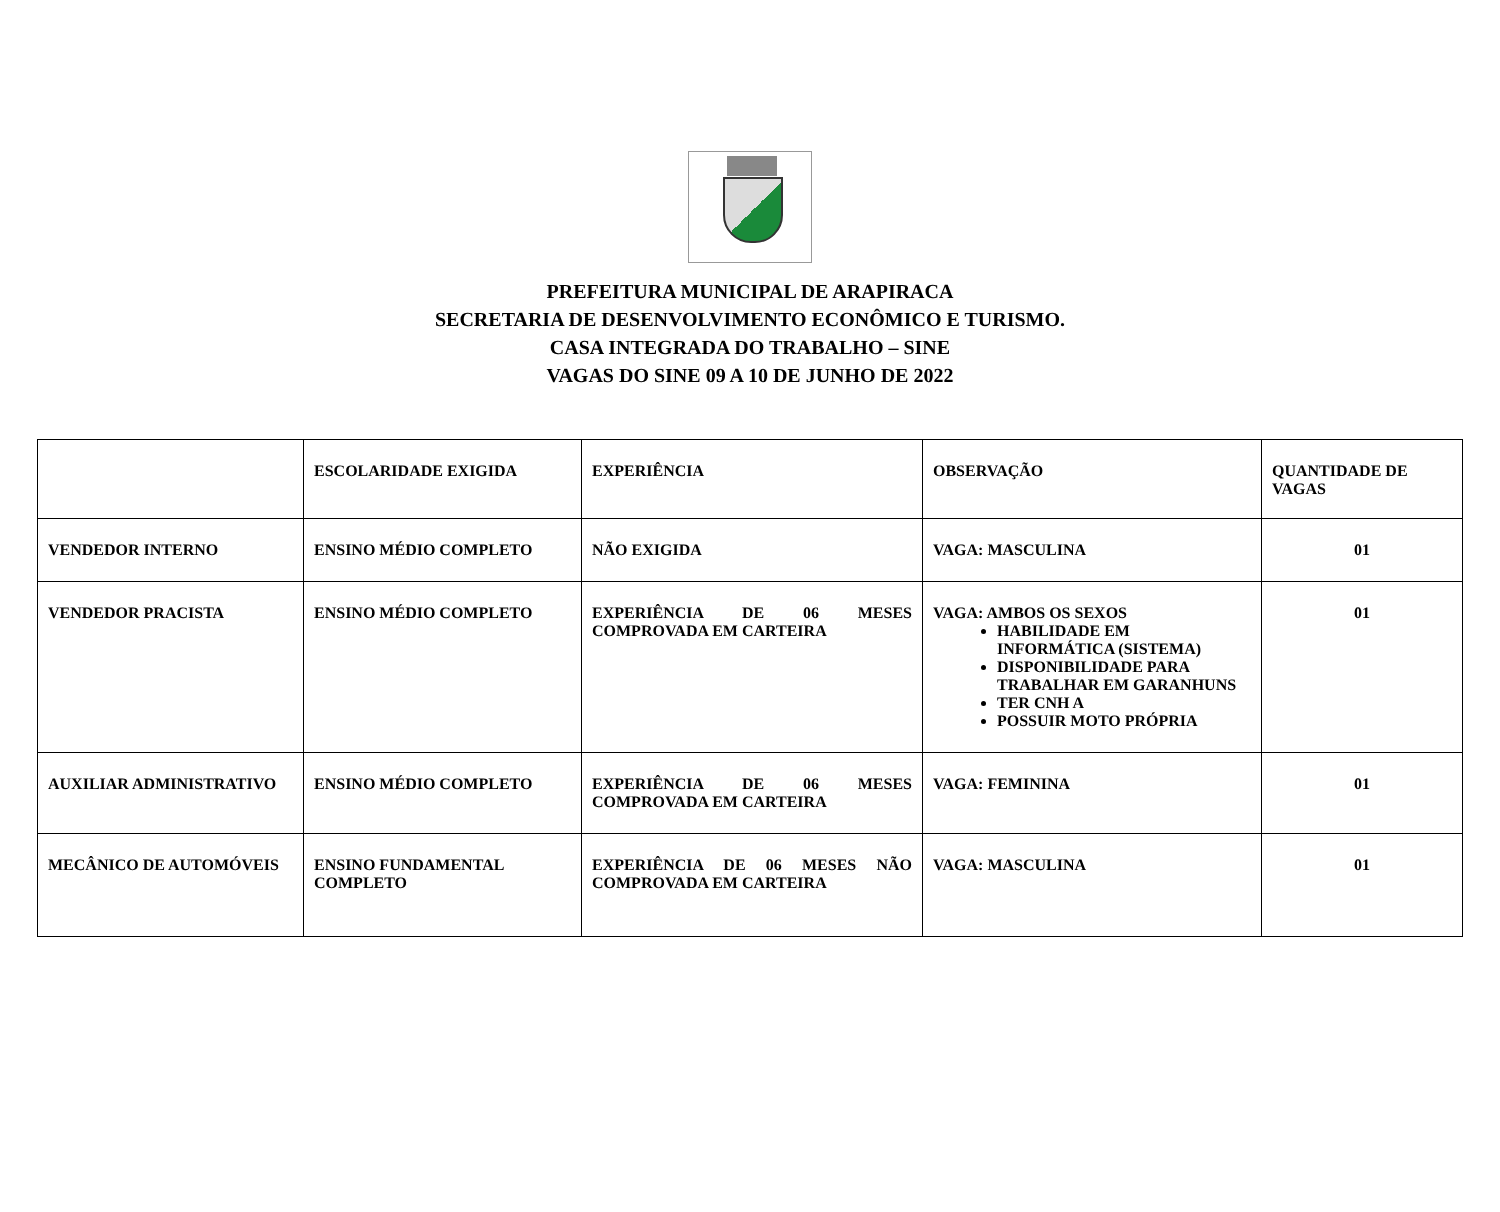PREFEITURA MUNICIPAL DE ARAPIRACA
SECRETARIA DE DESENVOLVIMENTO ECONÔMICO E TURISMO.
CASA INTEGRADA DO TRABALHO – SINE
VAGAS DO SINE 09 A 10 DE JUNHO DE 2022
| | ESCOLARIDADE EXIGIDA | EXPERIÊNCIA | OBSERVAÇÃO | QUANTIDADE DE VAGAS |
| --- | --- | --- | --- | --- |
| VENDEDOR INTERNO | ENSINO MÉDIO COMPLETO | NÃO EXIGIDA | VAGA: MASCULINA | 01 |
| VENDEDOR PRACISTA | ENSINO MÉDIO COMPLETO | EXPERIÊNCIA DE 06 MESES COMPROVADA EM CARTEIRA | VAGA: AMBOS OS SEXOS HABILIDADE EM INFORMÁTICA (SISTEMA) DISPONIBILIDADE PARA TRABALHAR EM GARANHUNS TER CNH A POSSUIR MOTO PRÓPRIA | 01 |
| AUXILIAR ADMINISTRATIVO | ENSINO MÉDIO COMPLETO | EXPERIÊNCIA DE 06 MESES COMPROVADA EM CARTEIRA | VAGA: FEMININA | 01 |
| MECÂNICO DE AUTOMÓVEIS | ENSINO FUNDAMENTAL COMPLETO | EXPERIÊNCIA DE 06 MESES NÃO COMPROVADA EM CARTEIRA | VAGA: MASCULINA | 01 |